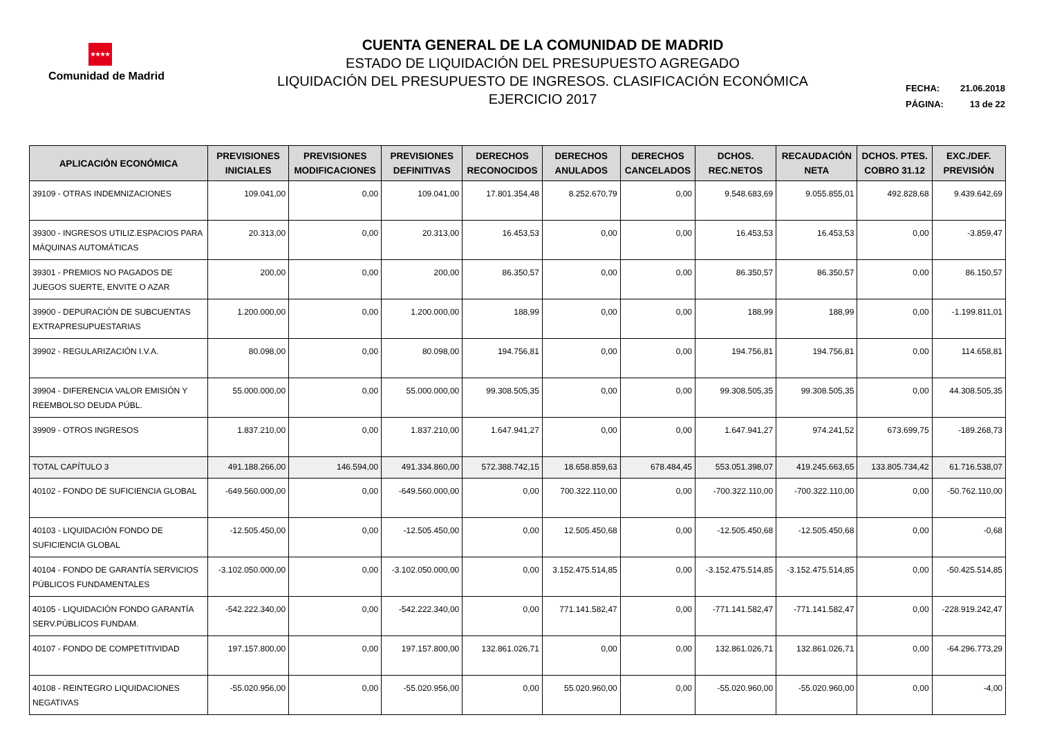★★★★
Comunidad de Madrid
CUENTA GENERAL DE LA COMUNIDAD DE MADRID
ESTADO DE LIQUIDACIÓN DEL PRESUPUESTO AGREGADO
LIQUIDACIÓN DEL PRESUPUESTO DE INGRESOS. CLASIFICACIÓN ECONÓMICA
EJERCICIO 2017
FECHA: 21.06.2018
PÁGINA: 13 de 22
| APLICACIÓN ECONÓMICA | PREVISIONES INICIALES | PREVISIONES MODIFICACIONES | PREVISIONES DEFINITIVAS | DERECHOS RECONOCIDOS | DERECHOS ANULADOS | DERECHOS CANCELADOS | DCHOS. REC.NETOS | RECAUDACIÓN NETA | DCHOS. PTES. COBRO 31.12 | EXC./DEF. PREVISIÓN |
| --- | --- | --- | --- | --- | --- | --- | --- | --- | --- | --- |
| 39109 - OTRAS INDEMNIZACIONES | 109.041,00 | 0,00 | 109.041,00 | 17.801.354,48 | 8.252.670,79 | 0,00 | 9.548.683,69 | 9.055.855,01 | 492.828,68 | 9.439.642,69 |
| 39300 - INGRESOS UTILIZ.ESPACIOS PARA MÁQUINAS AUTOMÁTICAS | 20.313,00 | 0,00 | 20.313,00 | 16.453,53 | 0,00 | 0,00 | 16.453,53 | 16.453,53 | 0,00 | -3.859,47 |
| 39301 - PREMIOS NO PAGADOS DE JUEGOS SUERTE, ENVITE O AZAR | 200,00 | 0,00 | 200,00 | 86.350,57 | 0,00 | 0,00 | 86.350,57 | 86.350,57 | 0,00 | 86.150,57 |
| 39900 - DEPURACIÓN DE SUBCUENTAS EXTRAPRESUPUESTARIAS | 1.200.000,00 | 0,00 | 1.200.000,00 | 188,99 | 0,00 | 0,00 | 188,99 | 188,99 | 0,00 | -1.199.811,01 |
| 39902 - REGULARIZACIÓN I.V.A. | 80.098,00 | 0,00 | 80.098,00 | 194.756,81 | 0,00 | 0,00 | 194.756,81 | 194.756,81 | 0,00 | 114.658,81 |
| 39904 - DIFERENCIA VALOR EMISIÓN Y REEMBOLSO DEUDA PÚBL. | 55.000.000,00 | 0,00 | 55.000.000,00 | 99.308.505,35 | 0,00 | 0,00 | 99.308.505,35 | 99.308.505,35 | 0,00 | 44.308.505,35 |
| 39909 - OTROS INGRESOS | 1.837.210,00 | 0,00 | 1.837.210,00 | 1.647.941,27 | 0,00 | 0,00 | 1.647.941,27 | 974.241,52 | 673.699,75 | -189.268,73 |
| TOTAL CAPÍTULO 3 | 491.188.266,00 | 146.594,00 | 491.334.860,00 | 572.388.742,15 | 18.658.859,63 | 678.484,45 | 553.051.398,07 | 419.245.663,65 | 133.805.734,42 | 61.716.538,07 |
| 40102 - FONDO DE SUFICIENCIA GLOBAL | -649.560.000,00 | 0,00 | -649.560.000,00 | 0,00 | 700.322.110,00 | 0,00 | -700.322.110,00 | -700.322.110,00 | 0,00 | -50.762.110,00 |
| 40103 - LIQUIDACIÓN FONDO DE SUFICIENCIA GLOBAL | -12.505.450,00 | 0,00 | -12.505.450,00 | 0,00 | 12.505.450,68 | 0,00 | -12.505.450,68 | -12.505.450,68 | 0,00 | -0,68 |
| 40104 - FONDO DE GARANTÍA SERVICIOS PÚBLICOS FUNDAMENTALES | -3.102.050.000,00 | 0,00 | -3.102.050.000,00 | 0,00 | 3.152.475.514,85 | 0,00 | -3.152.475.514,85 | -3.152.475.514,85 | 0,00 | -50.425.514,85 |
| 40105 - LIQUIDACIÓN FONDO GARANTÍA SERV.PÚBLICOS FUNDAM. | -542.222.340,00 | 0,00 | -542.222.340,00 | 0,00 | 771.141.582,47 | 0,00 | -771.141.582,47 | -771.141.582,47 | 0,00 | -228.919.242,47 |
| 40107 - FONDO DE COMPETITIVIDAD | 197.157.800,00 | 0,00 | 197.157.800,00 | 132.861.026,71 | 0,00 | 0,00 | 132.861.026,71 | 132.861.026,71 | 0,00 | -64.296.773,29 |
| 40108 - REINTEGRO LIQUIDACIONES NEGATIVAS | -55.020.956,00 | 0,00 | -55.020.956,00 | 0,00 | 55.020.960,00 | 0,00 | -55.020.960,00 | -55.020.960,00 | 0,00 | -4,00 |